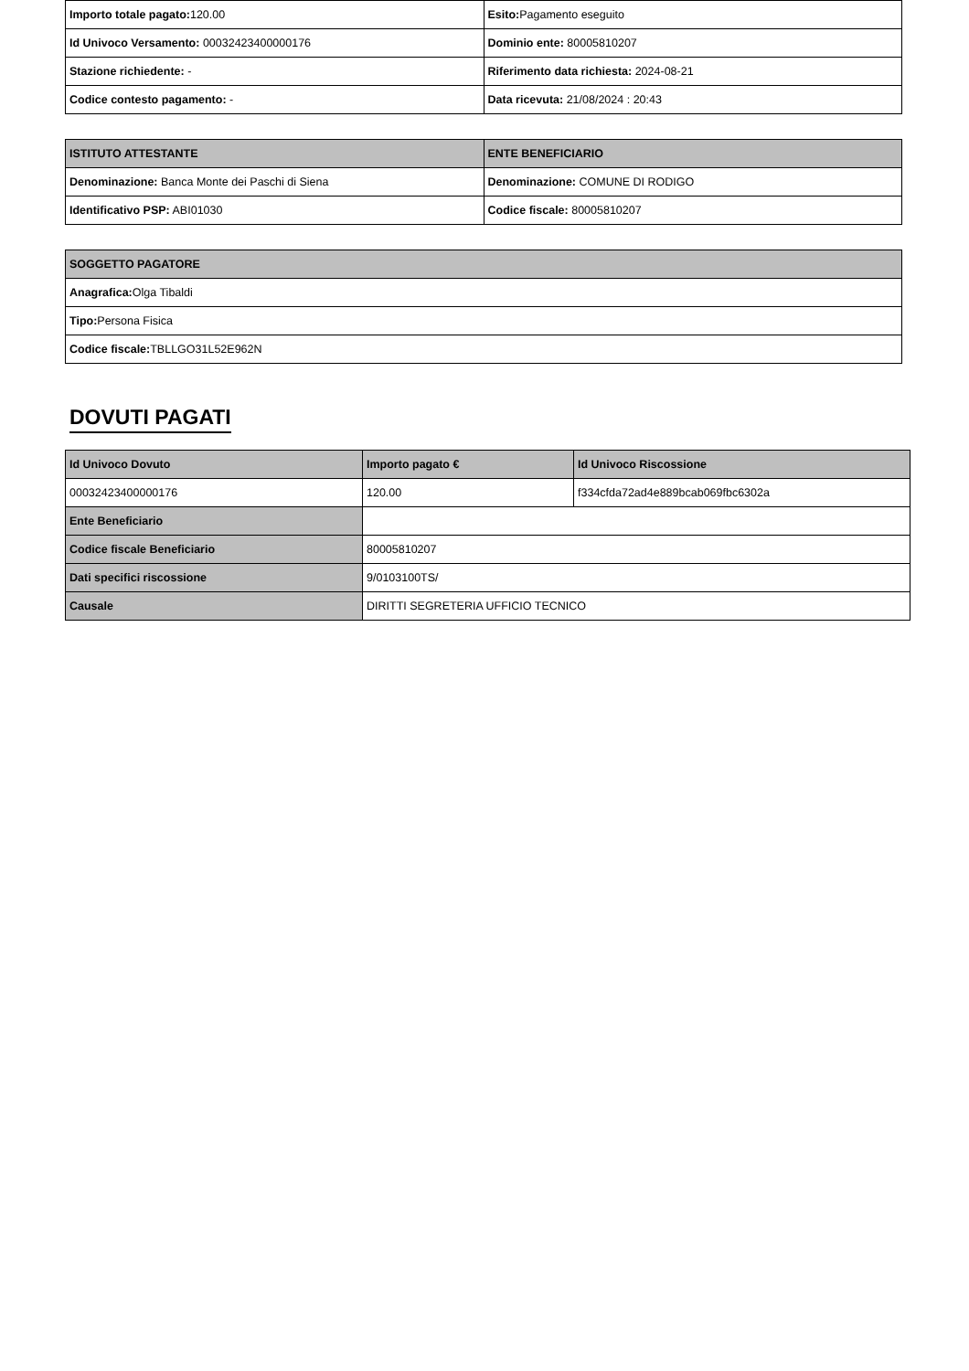| Importo totale pagato: 120.00 | Esito: Pagamento eseguito |
| Id Univoco Versamento: 00032423400000176 | Dominio ente: 80005810207 |
| Stazione richiedente: - | Riferimento data richiesta: 2024-08-21 |
| Codice contesto pagamento: - | Data ricevuta: 21/08/2024 : 20:43 |
| ISTITUTO ATTESTANTE | ENTE BENEFICIARIO |
| --- | --- |
| Denominazione: Banca Monte dei Paschi di Siena | Denominazione: COMUNE DI RODIGO |
| Identificativo PSP: ABI01030 | Codice fiscale: 80005810207 |
| SOGGETTO PAGATORE |
| --- |
| Anagrafica: Olga Tibaldi |
| Tipo: Persona Fisica |
| Codice fiscale: TBLLGO31L52E962N |
DOVUTI PAGATI
| Id Univoco Dovuto | Importo pagato € | Id Univoco Riscossione |
| --- | --- | --- |
| 00032423400000176 | 120.00 | f334cfda72ad4e889bcab069fbc6302a |
| Ente Beneficiario | | |
| Codice fiscale Beneficiario | 80005810207 | |
| Dati specifici riscossione | 9/0103100TS/ | |
| Causale | DIRITTI SEGRETERIA UFFICIO TECNICO | |